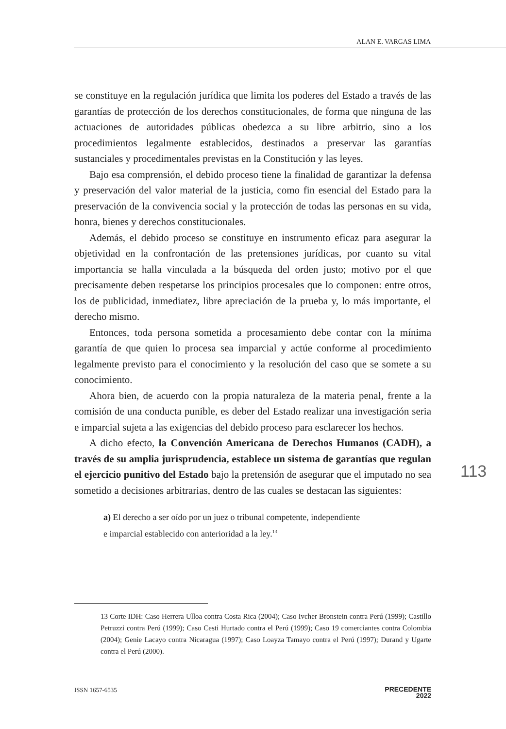ALAN E. VARGAS LIMA
se constituye en la regulación jurídica que limita los poderes del Estado a través de las garantías de protección de los derechos constitucionales, de forma que ninguna de las actuaciones de autoridades públicas obedezca a su libre arbitrio, sino a los procedimientos legalmente establecidos, destinados a preservar las garantías sustanciales y procedimentales previstas en la Constitución y las leyes.
Bajo esa comprensión, el debido proceso tiene la finalidad de garantizar la defensa y preservación del valor material de la justicia, como fin esencial del Estado para la preservación de la convivencia social y la protección de todas las personas en su vida, honra, bienes y derechos constitucionales.
Además, el debido proceso se constituye en instrumento eficaz para asegurar la objetividad en la confrontación de las pretensiones jurídicas, por cuanto su vital importancia se halla vinculada a la búsqueda del orden justo; motivo por el que precisamente deben respetarse los principios procesales que lo componen: entre otros, los de publicidad, inmediatez, libre apreciación de la prueba y, lo más importante, el derecho mismo.
Entonces, toda persona sometida a procesamiento debe contar con la mínima garantía de que quien lo procesa sea imparcial y actúe conforme al procedimiento legalmente previsto para el conocimiento y la resolución del caso que se somete a su conocimiento.
Ahora bien, de acuerdo con la propia naturaleza de la materia penal, frente a la comisión de una conducta punible, es deber del Estado realizar una investigación seria e imparcial sujeta a las exigencias del debido proceso para esclarecer los hechos.
A dicho efecto, la Convención Americana de Derechos Humanos (CADH), a través de su amplia jurisprudencia, establece un sistema de garantías que regulan el ejercicio punitivo del Estado bajo la pretensión de asegurar que el imputado no sea sometido a decisiones arbitrarias, dentro de las cuales se destacan las siguientes:
a) El derecho a ser oído por un juez o tribunal competente, independiente
e imparcial establecido con anterioridad a la ley.<sup>13</sup>
113
13 Corte IDH: Caso Herrera Ulloa contra Costa Rica (2004); Caso Ivcher Bronstein contra Perú (1999); Castillo Petruzzi contra Perú (1999); Caso Cesti Hurtado contra el Perú (1999); Caso 19 comerciantes contra Colombia (2004); Genie Lacayo contra Nicaragua (1997); Caso Loayza Tamayo contra el Perú (1997); Durand y Ugarte contra el Perú (2000).
ISSN 1657-6535 PRECEDENTE
2022